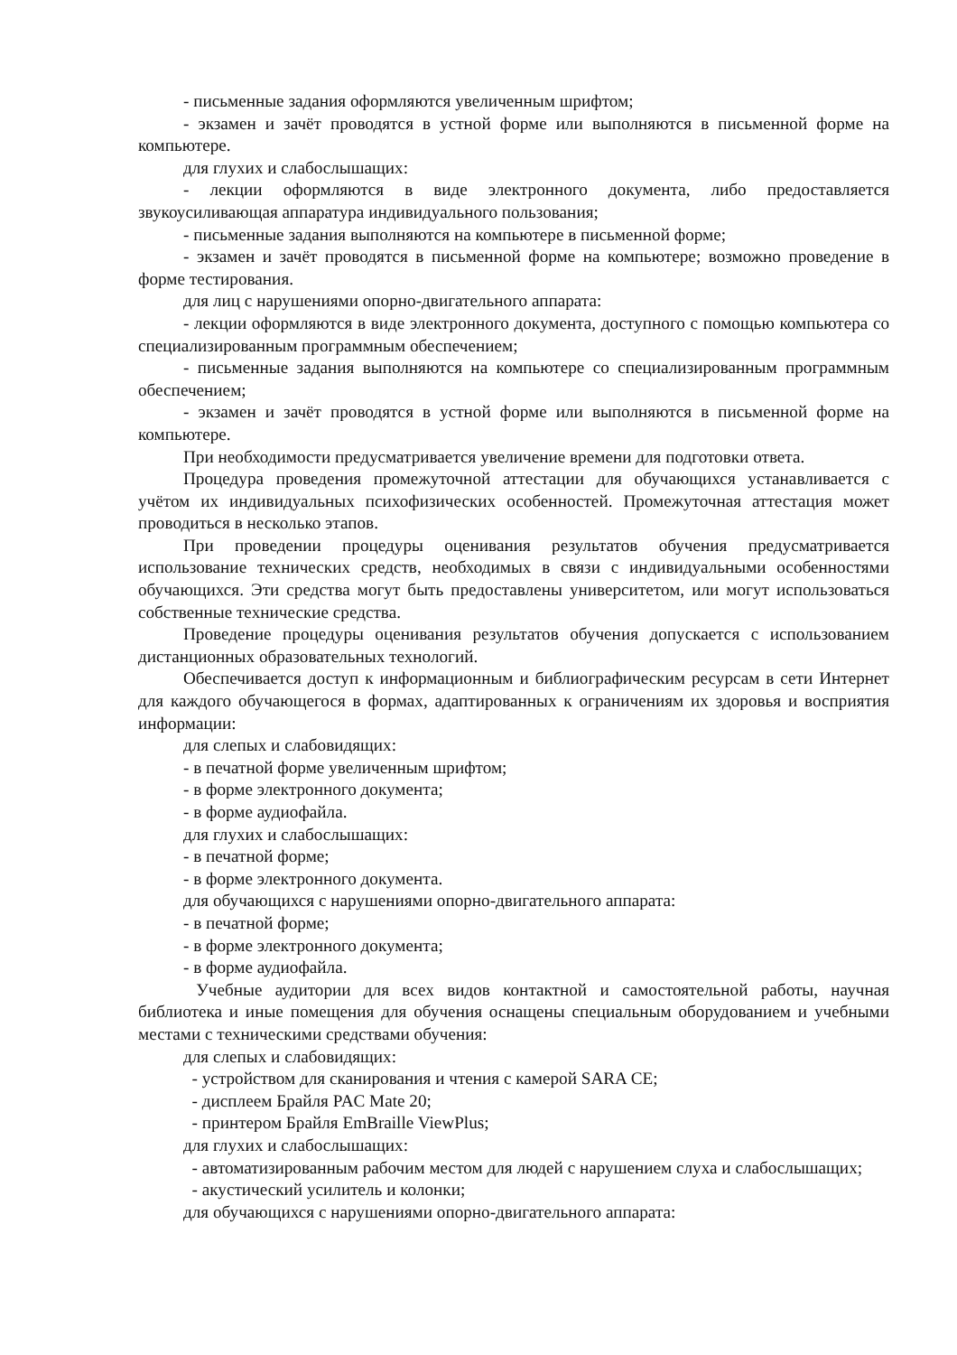- письменные задания оформляются увеличенным шрифтом;
- экзамен и зачёт проводятся в устной форме или выполняются в письменной форме на компьютере.
для глухих и слабослышащих:
- лекции оформляются в виде электронного документа, либо предоставляется звукоусиливающая аппаратура индивидуального пользования;
- письменные задания выполняются на компьютере в письменной форме;
- экзамен и зачёт проводятся в письменной форме на компьютере; возможно проведение в форме тестирования.
для лиц с нарушениями опорно-двигательного аппарата:
- лекции оформляются в виде электронного документа, доступного с помощью компьютера со специализированным программным обеспечением;
- письменные задания выполняются на компьютере со специализированным программным обеспечением;
- экзамен и зачёт проводятся в устной форме или выполняются в письменной форме на компьютере.
При необходимости предусматривается увеличение времени для подготовки ответа.
Процедура проведения промежуточной аттестации для обучающихся устанавливается с учётом их индивидуальных психофизических особенностей. Промежуточная аттестация может проводиться в несколько этапов.
При проведении процедуры оценивания результатов обучения предусматривается использование технических средств, необходимых в связи с индивидуальными особенностями обучающихся. Эти средства могут быть предоставлены университетом, или могут использоваться собственные технические средства.
Проведение процедуры оценивания результатов обучения допускается с использованием дистанционных образовательных технологий.
Обеспечивается доступ к информационным и библиографическим ресурсам в сети Интернет для каждого обучающегося в формах, адаптированных к ограничениям их здоровья и восприятия информации:
для слепых и слабовидящих:
- в печатной форме увеличенным шрифтом;
- в форме электронного документа;
- в форме аудиофайла.
для глухих и слабослышащих:
- в печатной форме;
- в форме электронного документа.
для обучающихся с нарушениями опорно-двигательного аппарата:
- в печатной форме;
- в форме электронного документа;
- в форме аудиофайла.
Учебные аудитории для всех видов контактной и самостоятельной работы, научная библиотека и иные помещения для обучения оснащены специальным оборудованием и учебными местами с техническими средствами обучения:
для слепых и слабовидящих:
- устройством для сканирования и чтения с камерой SARA CE;
- дисплеем Брайля PAC Mate 20;
- принтером Брайля EmBraille ViewPlus;
для глухих и слабослышащих:
- автоматизированным рабочим местом для людей с нарушением слуха и слабослышащих;
- акустический усилитель и колонки;
для обучающихся с нарушениями опорно-двигательного аппарата: